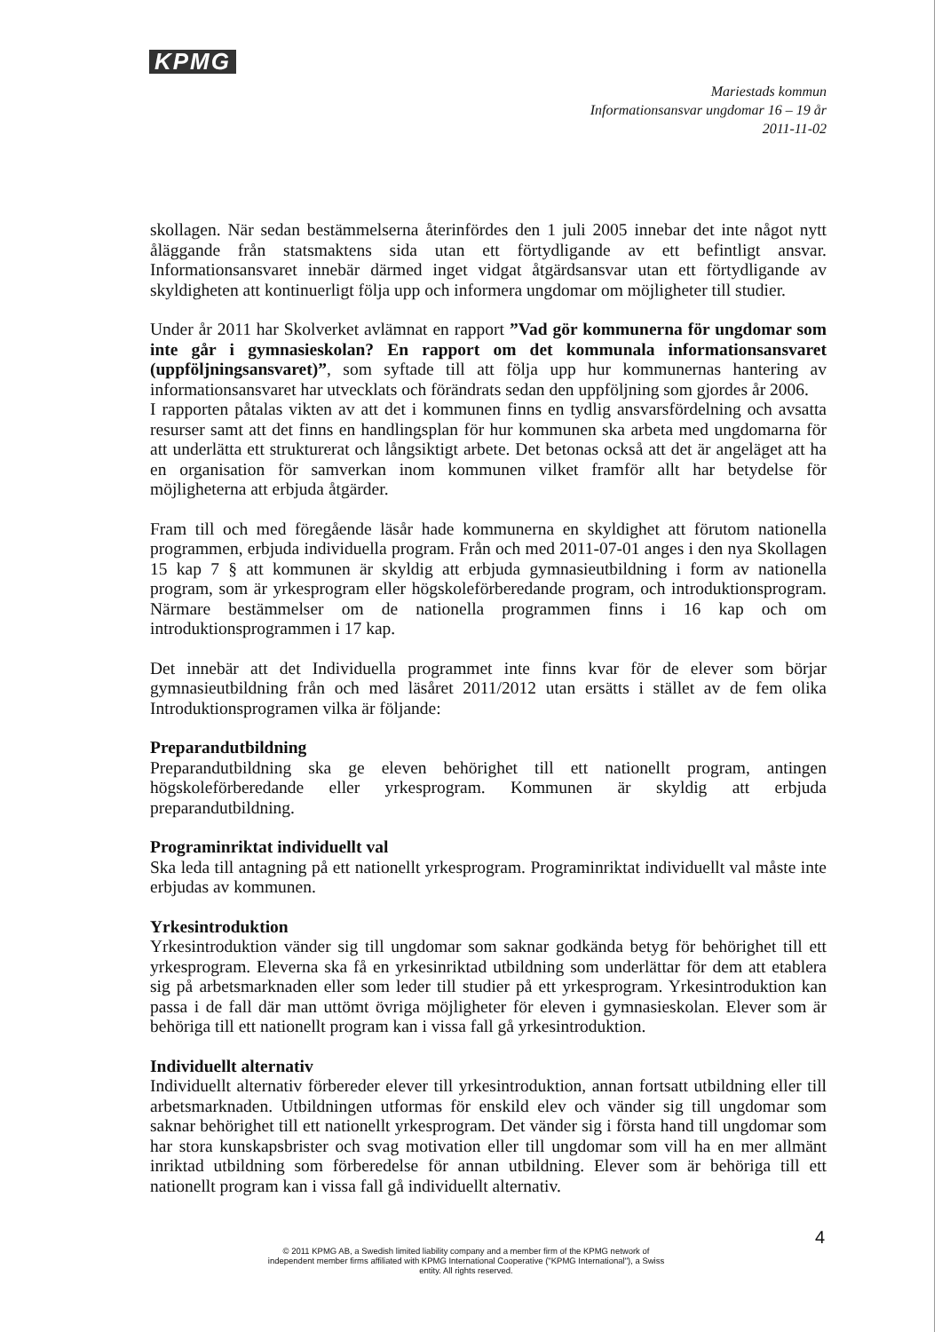KPMG
Mariestads kommun
Informationsansvar ungdomar 16 – 19 år
2011-11-02
skollagen. När sedan bestämmelserna återinfördes den 1 juli 2005 innebar det inte något nytt åläggande från statsmaktens sida utan ett förtydligande av ett befintligt ansvar. Informationsansvaret innebär därmed inget vidgat åtgärdsansvar utan ett förtydligande av skyldigheten att kontinuerligt följa upp och informera ungdomar om möjligheter till studier.
Under år 2011 har Skolverket avlämnat en rapport ”Vad gör kommunerna för ungdomar som inte går i gymnasieskolan? En rapport om det kommunala informationsansvaret (uppföljningsansvaret)”, som syftade till att följa upp hur kommunernas hantering av informationsansvaret har utvecklats och förändrats sedan den uppföljning som gjordes år 2006.
I rapporten påtalas vikten av att det i kommunen finns en tydlig ansvarsfördelning och avsatta resurser samt att det finns en handlingsplan för hur kommunen ska arbeta med ungdomarna för att underlätta ett strukturerat och långsiktigt arbete. Det betonas också att det är angeläget att ha en organisation för samverkan inom kommunen vilket framför allt har betydelse för möjligheterna att erbjuda åtgärder.
Fram till och med föregående läsår hade kommunerna en skyldighet att förutom nationella programmen, erbjuda individuella program. Från och med 2011-07-01 anges i den nya Skollagen 15 kap 7 § att kommunen är skyldig att erbjuda gymnasieutbildning i form av nationella program, som är yrkesprogram eller högskoleförberedande program, och introduktionsprogram. Närmare bestämmelser om de nationella programmen finns i 16 kap och om introduktionsprogrammen i 17 kap.
Det innebär att det Individuella programmet inte finns kvar för de elever som börjar gymnasieutbildning från och med läsåret 2011/2012 utan ersätts i stället av de fem olika Introduktionsprogramen vilka är följande:
Preparandutbildning
Preparandutbildning ska ge eleven behörighet till ett nationellt program, antingen högskoleförberedande eller yrkesprogram. Kommunen är skyldig att erbjuda preparandutbildning.
Programinriktat individuellt val
Ska leda till antagning på ett nationellt yrkesprogram. Programinriktat individuellt val måste inte erbjudas av kommunen.
Yrkesintroduktion
Yrkesintroduktion vänder sig till ungdomar som saknar godkända betyg för behörighet till ett yrkesprogram. Eleverna ska få en yrkesinriktad utbildning som underlättar för dem att etablera sig på arbetsmarknaden eller som leder till studier på ett yrkesprogram. Yrkesintroduktion kan passa i de fall där man uttömt övriga möjligheter för eleven i gymnasieskolan. Elever som är behöriga till ett nationellt program kan i vissa fall gå yrkesintroduktion.
Individuellt alternativ
Individuellt alternativ förbereder elever till yrkesintroduktion, annan fortsatt utbildning eller till arbetsmarknaden. Utbildningen utformas för enskild elev och vänder sig till ungdomar som saknar behörighet till ett nationellt yrkesprogram. Det vänder sig i första hand till ungdomar som har stora kunskapsbrister och svag motivation eller till ungdomar som vill ha en mer allmänt inriktad utbildning som förberedelse för annan utbildning. Elever som är behöriga till ett nationellt program kan i vissa fall gå individuellt alternativ.
4
© 2011 KPMG AB, a Swedish limited liability company and a member firm of the KPMG network of independent member firms affiliated with KPMG International Cooperative ("KPMG International"), a Swiss entity. All rights reserved.